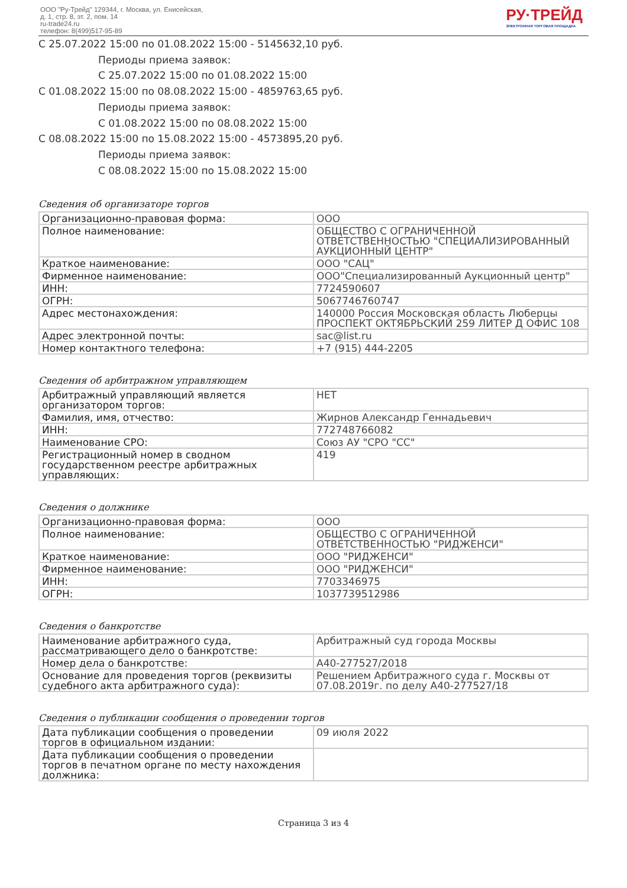ООО "Ру-Трейд" 129344, г. Москва, ул. Енисейская,
д. 1, стр. 8, эт. 2, пом. 14
ru-trade24.ru
телефон: 8(499)517-95-89
РУ·ТРЕЙД
ЭЛЕКТРОННАЯ ТОРГОВАЯ ПЛОЩАДКА
С 25.07.2022 15:00 по 01.08.2022 15:00 - 5145632,10 руб.
Периоды приема заявок:
С 25.07.2022 15:00 по 01.08.2022 15:00
С 01.08.2022 15:00 по 08.08.2022 15:00 - 4859763,65 руб.
Периоды приема заявок:
С 01.08.2022 15:00 по 08.08.2022 15:00
С 08.08.2022 15:00 по 15.08.2022 15:00 - 4573895,20 руб.
Периоды приема заявок:
С 08.08.2022 15:00 по 15.08.2022 15:00
Сведения об организаторе торгов
| Организационно-правовая форма: | ООО |
| Полное наименование: | ОБЩЕСТВО С ОГРАНИЧЕННОЙ ОТВЕТСТВЕННОСТЬЮ "СПЕЦИАЛИЗИРОВАННЫЙ АУКЦИОННЫЙ ЦЕНТР" |
| Краткое наименование: | ООО "САЦ" |
| Фирменное наименование: | ООО"Специализированный Аукционный центр" |
| ИНН: | 7724590607 |
| ОГРН: | 5067746760747 |
| Адрес местонахождения: | 140000 Россия Московская область Люберцы ПРОСПЕКТ ОКТЯБРЬСКИЙ 259 ЛИТЕР Д ОФИС 108 |
| Адрес электронной почты: | sac@list.ru |
| Номер контактного телефона: | +7 (915) 444-2205 |
Сведения об арбитражном управляющем
| Арбитражный управляющий является организатором торгов: | НЕТ |
| Фамилия, имя, отчество: | Жирнов Александр Геннадьевич |
| ИНН: | 772748766082 |
| Наименование СРО: | Союз АУ "СРО "СС" |
| Регистрационный номер в сводном государственном реестре арбитражных управляющих: | 419 |
Сведения о должнике
| Организационно-правовая форма: | ООО |
| Полное наименование: | ОБЩЕСТВО С ОГРАНИЧЕННОЙ ОТВЕТСТВЕННОСТЬЮ "РИДЖЕНСИ" |
| Краткое наименование: | ООО "РИДЖЕНСИ" |
| Фирменное наименование: | ООО "РИДЖЕНСИ" |
| ИНН: | 7703346975 |
| ОГРН: | 1037739512986 |
Сведения о банкротстве
| Наименование арбитражного суда, рассматривающего дело о банкротстве: | Арбитражный суд города Москвы |
| Номер дела о банкротстве: | А40-277527/2018 |
| Основание для проведения торгов (реквизиты судебного акта арбитражного суда): | Решением Арбитражного суда г. Москвы от 07.08.2019г. по делу А40-277527/18 |
Сведения о публикации сообщения о проведении торгов
| Дата публикации сообщения о проведении торгов в официальном издании: | 09 июля 2022 |
| Дата публикации сообщения о проведении торгов в печатном органе по месту нахождения должника: | |
Страница 3 из 4